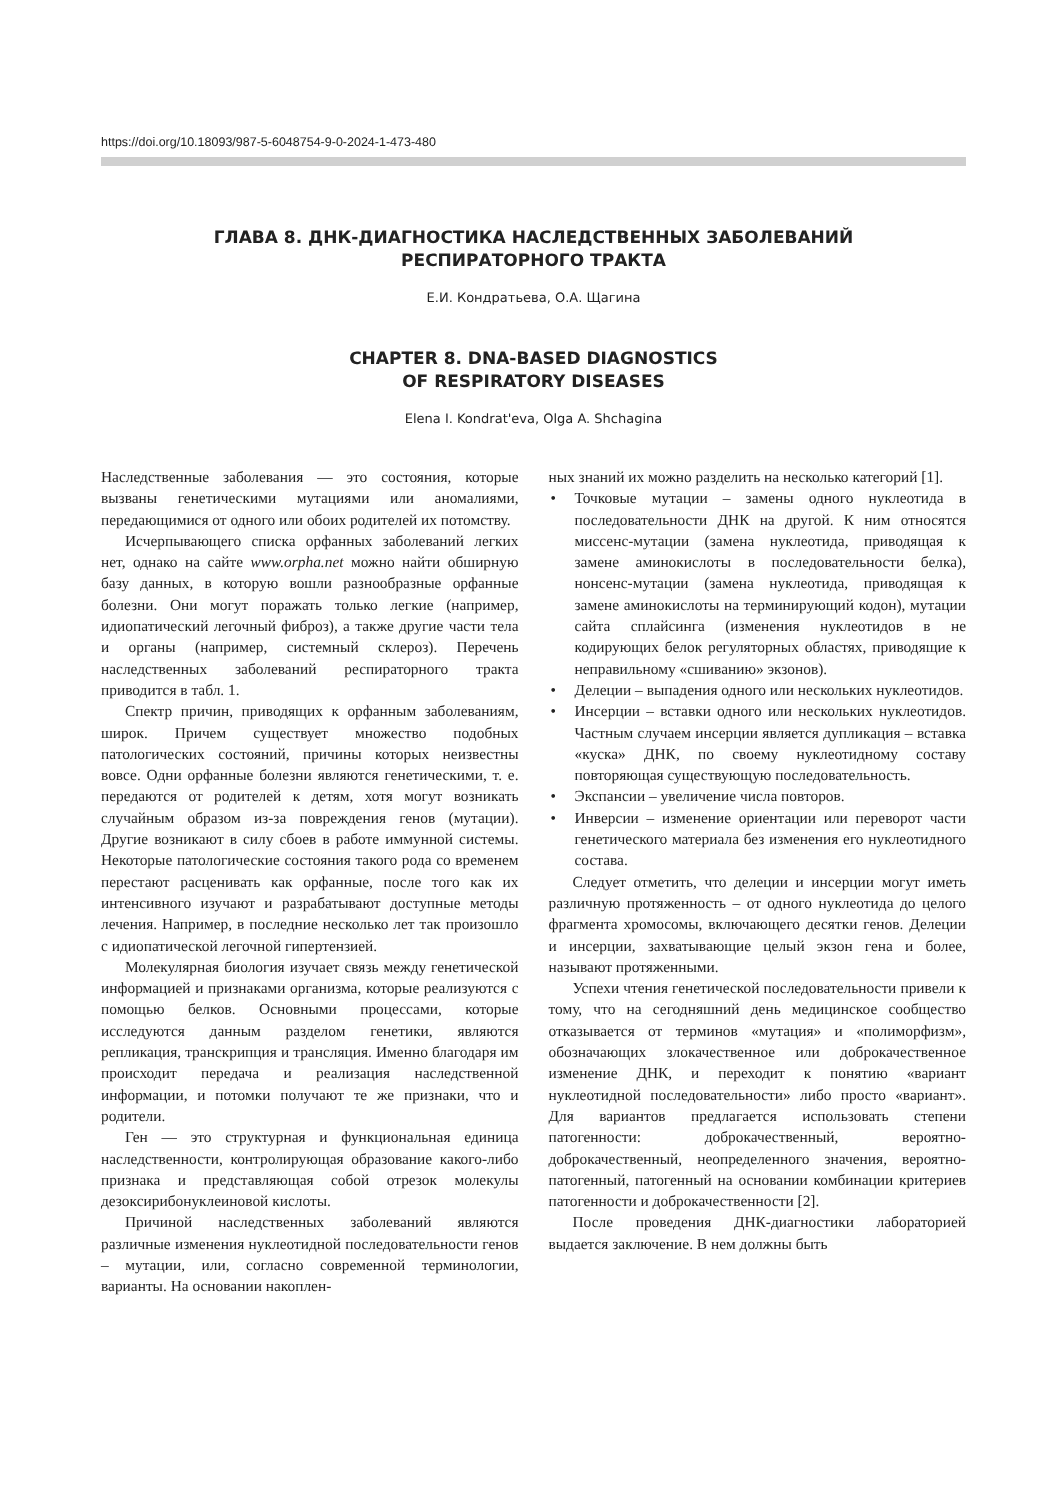https://doi.org/10.18093/987-5-6048754-9-0-2024-1-473-480
ГЛАВА 8. ДНК-ДИАГНОСТИКА НАСЛЕДСТВЕННЫХ ЗАБОЛЕВАНИЙ
РЕСПИРАТОРНОГО ТРАКТА
Е.И. Кондратьева, О.А. Щагина
CHAPTER 8. DNA-BASED DIAGNOSTICS
OF RESPIRATORY DISEASES
Elena I. Kondrat'eva, Olga A. Shchagina
Наследственные заболевания — это состояния, которые вызваны генетическими мутациями или аномалиями, передающимися от одного или обоих родителей их потомству.
Исчерпывающего списка орфанных заболеваний легких нет, однако на сайте www.orpha.net можно найти обширную базу данных, в которую вошли разнообразные орфанные болезни. Они могут поражать только легкие (например, идиопатический легочный фиброз), а также другие части тела и органы (например, системный склероз). Перечень наследственных заболеваний респираторного тракта приводится в табл. 1.
Спектр причин, приводящих к орфанным заболеваниям, широк. Причем существует множество подобных патологических состояний, причины которых неизвестны вовсе. Одни орфанные болезни являются генетическими, т. е. передаются от родителей к детям, хотя могут возникать случайным образом из-за повреждения генов (мутации). Другие возникают в силу сбоев в работе иммунной системы. Некоторые патологические состояния такого рода со временем перестают расценивать как орфанные, после того как их интенсивного изучают и разрабатывают доступные методы лечения. Например, в последние несколько лет так произошло с идиопатической легочной гипертензией.
Молекулярная биология изучает связь между генетической информацией и признаками организма, которые реализуются с помощью белков. Основными процессами, которые исследуются данным разделом генетики, являются репликация, транскрипция и трансляция. Именно благодаря им происходит передача и реализация наследственной информации, и потомки получают те же признаки, что и родители.
Ген — это структурная и функциональная единица наследственности, контролирующая образование какого-либо признака и представляющая собой отрезок молекулы дезоксирибонуклеиновой кислоты.
Причиной наследственных заболеваний являются различные изменения нуклеотидной последовательности генов – мутации, или, согласно современной терминологии, варианты. На основании накоплен-
ных знаний их можно разделить на несколько категорий [1].
• Точковые мутации – замены одного нуклеотида в последовательности ДНК на другой. К ним относятся миссенс-мутации (замена нуклеотида, приводящая к замене аминокислоты в последовательности белка), нонсенс-мутации (замена нуклеотида, приводящая к замене аминокислоты на терминирующий кодон), мутации сайта сплайсинга (изменения нуклеотидов в не кодирующих белок регуляторных областях, приводящие к неправильному «сшиванию» экзонов).
• Делеции – выпадения одного или нескольких нуклеотидов.
• Инсерции – вставки одного или нескольких нуклеотидов. Частным случаем инсерции является дупликация – вставка «куска» ДНК, по своему нуклеотидному составу повторяющая существующую последовательность.
• Экспансии – увеличение числа повторов.
• Инверсии – изменение ориентации или переворот части генетического материала без изменения его нуклеотидного состава.
Следует отметить, что делеции и инсерции могут иметь различную протяженность – от одного нуклеотида до целого фрагмента хромосомы, включающего десятки генов. Делеции и инсерции, захватывающие целый экзон гена и более, называют протяженными.
Успехи чтения генетической последовательности привели к тому, что на сегодняшний день медицинское сообщество отказывается от терминов «мутация» и «полиморфизм», обозначающих злокачественное или доброкачественное изменение ДНК, и переходит к понятию «вариант нуклеотидной последовательности» либо просто «вариант». Для вариантов предлагается использовать степени патогенности: доброкачественный, вероятно-доброкачественный, неопределенного значения, вероятно-патогенный, патогенный на основании комбинации критериев патогенности и доброкачественности [2].
После проведения ДНК-диагностики лабораторией выдается заключение. В нем должны быть